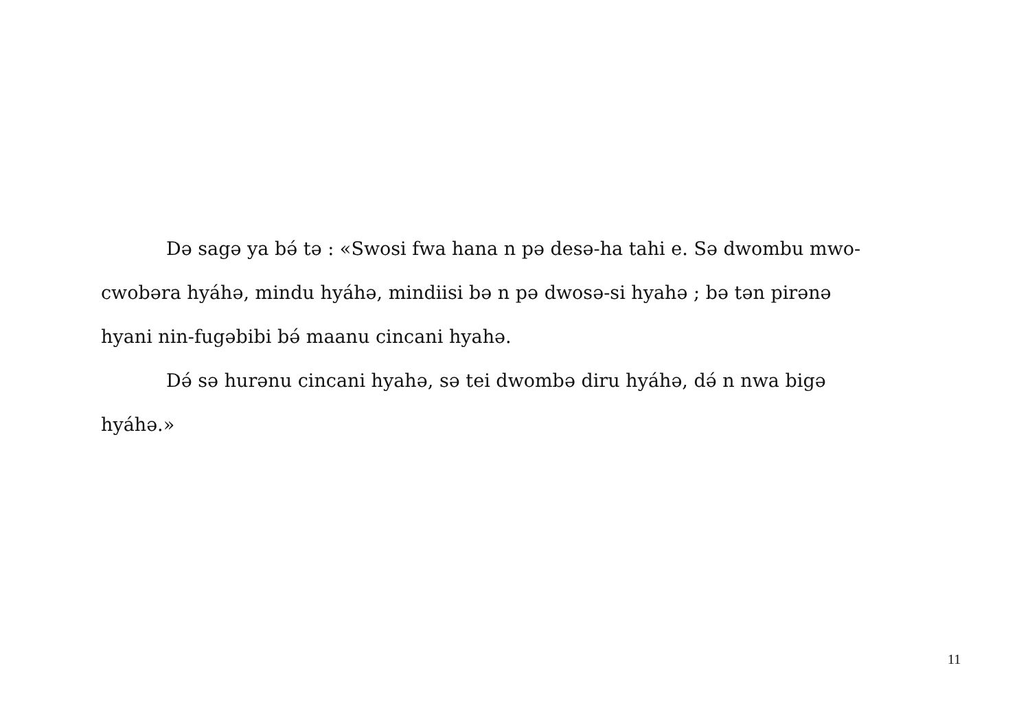Də sagə ya bə́ tə : «Swosi fwa hana n pə desə-ha tahi e. Sə dwombu mwo-cwobəra hyáhə, mindu hyáhə, mindiisi bə n pə dwosə-si hyahə ; bə tən pirənə hyani nin-fugəbibi bə́ maanu cincani hyahə.
Də́ sə hurənu cincani hyahə, sə tei dwombə diru hyáhə, də́ n nwa bigə hyáhə.»
11